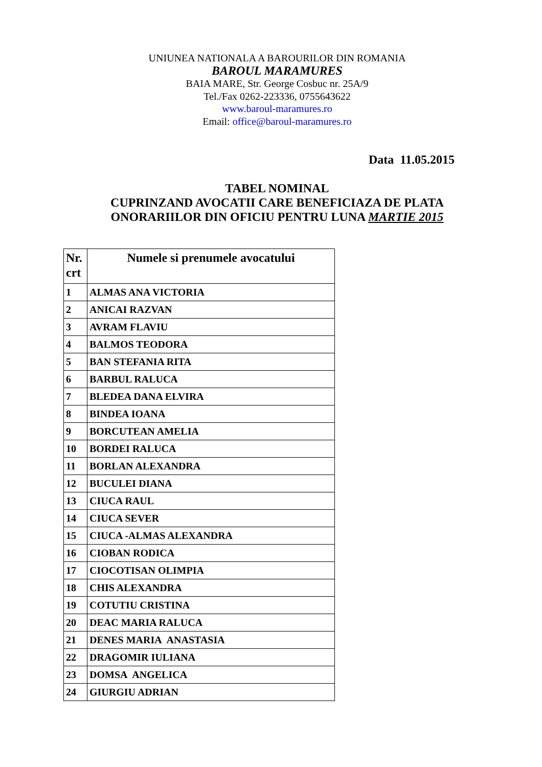UNIUNEA NATIONALA A BAROURILOR DIN ROMANIA
BAROUL MARAMURES
BAIA MARE, Str. George Cosbuc nr. 25A/9
Tel./Fax 0262-223336, 0755643622
www.baroul-maramures.ro
Email: office@baroul-maramures.ro
Data 11.05.2015
TABEL NOMINAL
CUPRINZAND AVOCATII CARE BENEFICIAZA DE PLATA
ONORARIILOR DIN OFICIU PENTRU LUNA MARTIE 2015
| Nr. crt | Numele si prenumele avocatului |
| --- | --- |
| 1 | ALMAS ANA VICTORIA |
| 2 | ANICAI RAZVAN |
| 3 | AVRAM FLAVIU |
| 4 | BALMOS TEODORA |
| 5 | BAN STEFANIA RITA |
| 6 | BARBUL RALUCA |
| 7 | BLEDEA DANA ELVIRA |
| 8 | BINDEA IOANA |
| 9 | BORCUTEAN AMELIA |
| 10 | BORDEI RALUCA |
| 11 | BORLAN ALEXANDRA |
| 12 | BUCULEI DIANA |
| 13 | CIUCA RAUL |
| 14 | CIUCA SEVER |
| 15 | CIUCA -ALMAS ALEXANDRA |
| 16 | CIOBAN RODICA |
| 17 | CIOCOTISAN OLIMPIA |
| 18 | CHIS ALEXANDRA |
| 19 | COTUTIU CRISTINA |
| 20 | DEAC MARIA RALUCA |
| 21 | DENES MARIA ANASTASIA |
| 22 | DRAGOMIR IULIANA |
| 23 | DOMSA ANGELICA |
| 24 | GIURGIU ADRIAN |